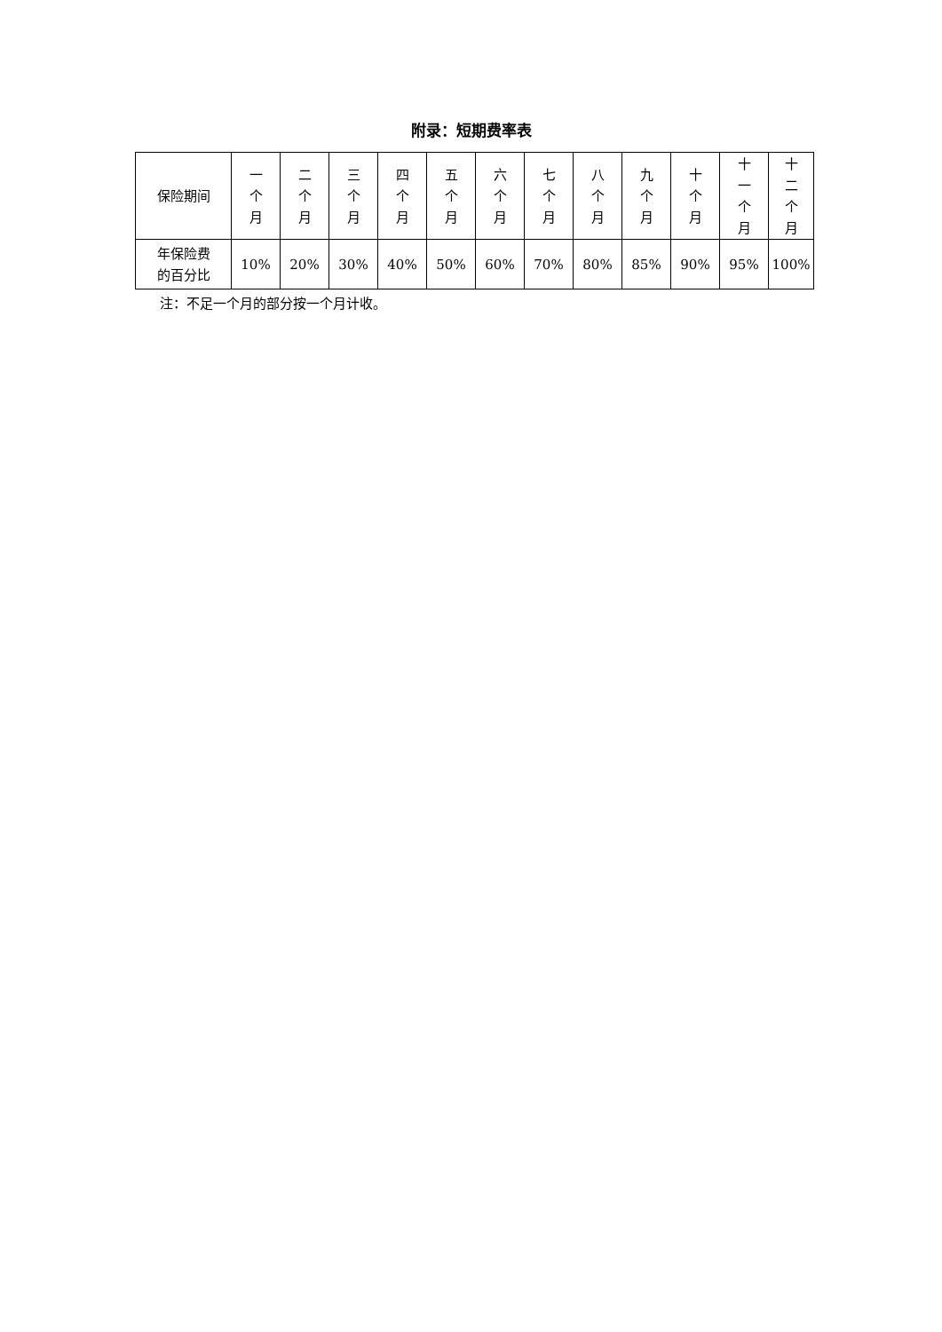附录：短期费率表
| 保险期间 | 一 个 月 | 二 个 月 | 三 个 月 | 四 个 月 | 五 个 月 | 六 个 月 | 七 个 月 | 八 个 月 | 九 个 月 | 十 个 月 | 十 一 个 月 | 十 二 个 月 |
| 年保险费 的百分比 | 10% | 20% | 30% | 40% | 50% | 60% | 70% | 80% | 85% | 90% | 95% | 100% |
注：不足一个月的部分按一个月计收。